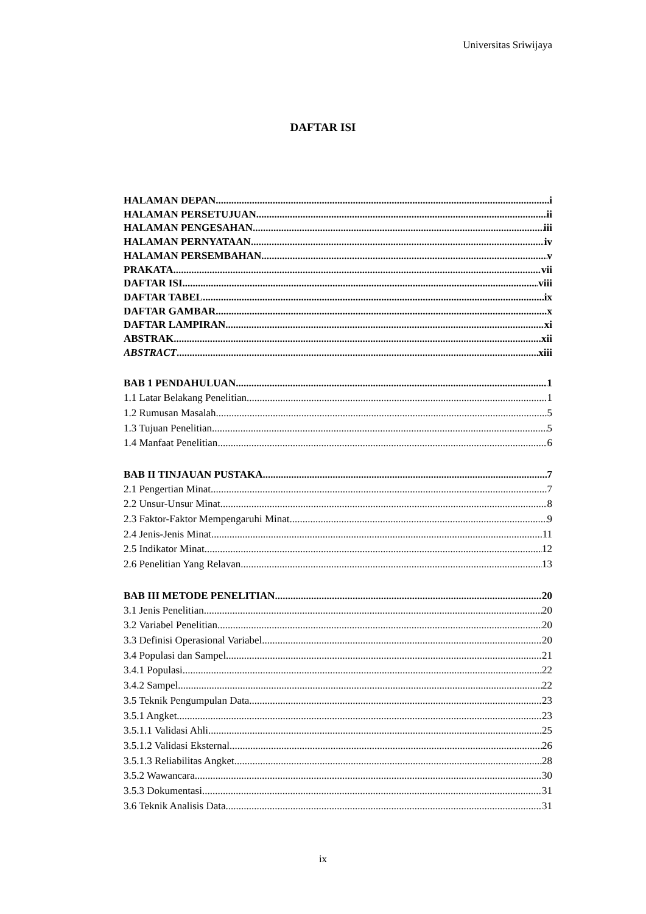Universitas Sriwijaya
DAFTAR ISI
HALAMAN DEPAN i
HALAMAN PERSETUJUAN ii
HALAMAN PENGESAHAN iii
HALAMAN PERNYATAAN iv
HALAMAN PERSEMBAHAN v
PRAKATA vii
DAFTAR ISI viii
DAFTAR TABEL ix
DAFTAR GAMBAR x
DAFTAR LAMPIRAN xi
ABSTRAK xii
ABSTRACT xiii
BAB 1 PENDAHULUAN 1
1.1 Latar Belakang Penelitian 1
1.2 Rumusan Masalah 5
1.3 Tujuan Penelitian 5
1.4 Manfaat Penelitian 6
BAB II TINJAUAN PUSTAKA 7
2.1 Pengertian Minat 7
2.2 Unsur-Unsur Minat 8
2.3 Faktor-Faktor Mempengaruhi Minat 9
2.4 Jenis-Jenis Minat 11
2.5 Indikator Minat 12
2.6 Penelitian Yang Relavan 13
BAB III METODE PENELITIAN 20
3.1 Jenis Penelitian 20
3.2 Variabel Penelitian 20
3.3 Definisi Operasional Variabel 20
3.4 Populasi dan Sampel 21
3.4.1 Populasi 22
3.4.2 Sampel 22
3.5 Teknik Pengumpulan Data 23
3.5.1 Angket 23
3.5.1.1 Validasi Ahli 25
3.5.1.2 Validasi Eksternal 26
3.5.1.3 Reliabilitas Angket 28
3.5.2 Wawancara 30
3.5.3 Dokumentasi 31
3.6 Teknik Analisis Data 31
ix